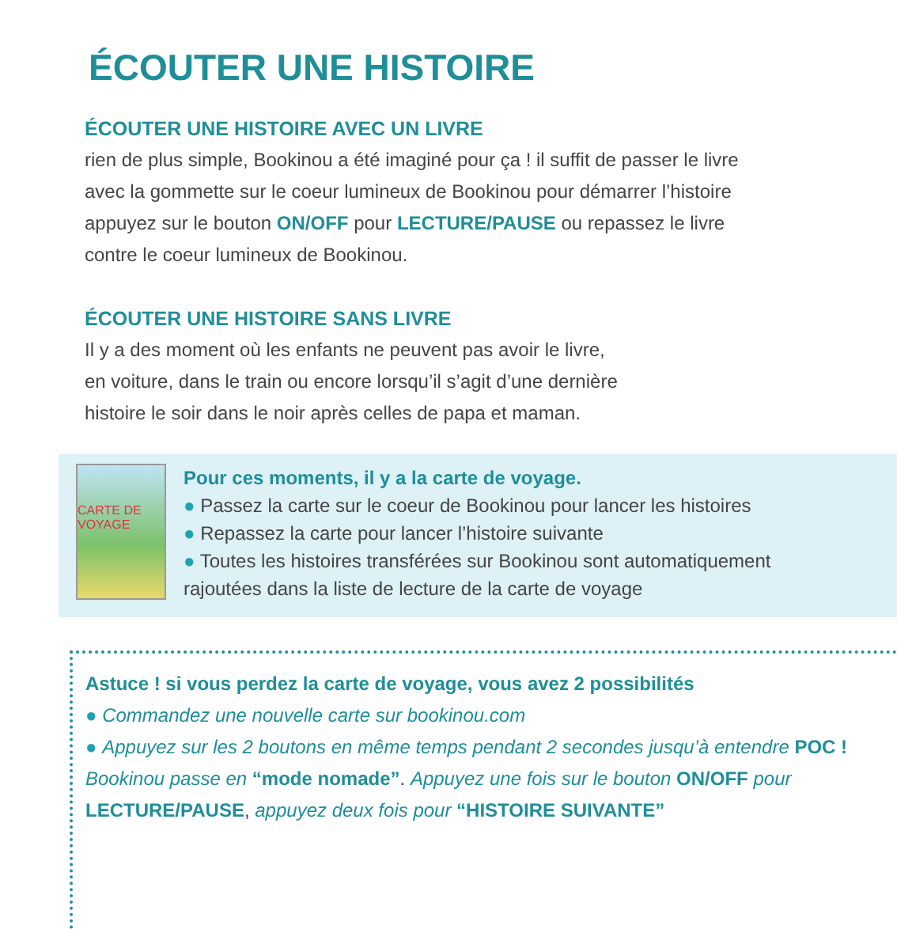ÉCOUTER UNE HISTOIRE
ÉCOUTER UNE HISTOIRE AVEC UN LIVRE
rien de plus simple, Bookinou a été imaginé pour ça ! il suffit de passer le livre
avec la gommette sur le coeur lumineux de Bookinou pour démarrer l’histoire
appuyez sur le bouton ON/OFF pour LECTURE/PAUSE ou repassez le livre
contre le coeur lumineux de Bookinou.
ÉCOUTER UNE HISTOIRE SANS LIVRE
Il y a des moment où les enfants ne peuvent pas avoir le livre,
en voiture, dans le train ou encore lorsqu’il s’agit d’une dernière
histoire le soir dans le noir après celles de papa et maman.
CARTE DE VOYAGE
Pour ces moments, il y a la carte de voyage.
● Passez la carte sur le coeur de Bookinou pour lancer les histoires
● Repassez la carte pour lancer l’histoire suivante
● Toutes les histoires transférées sur Bookinou sont automatiquement
rajoutées dans la liste de lecture de la carte de voyage
Astuce ! si vous perdez la carte de voyage, vous avez 2 possibilités
● Commandez une nouvelle carte sur bookinou.com
● Appuyez sur les 2 boutons en même temps pendant 2 secondes jusqu’à entendre POC !
Bookinou passe en “mode nomade”. Appuyez une fois sur le bouton ON/OFF pour
LECTURE/PAUSE, appuyez deux fois pour “HISTOIRE SUIVANTE”